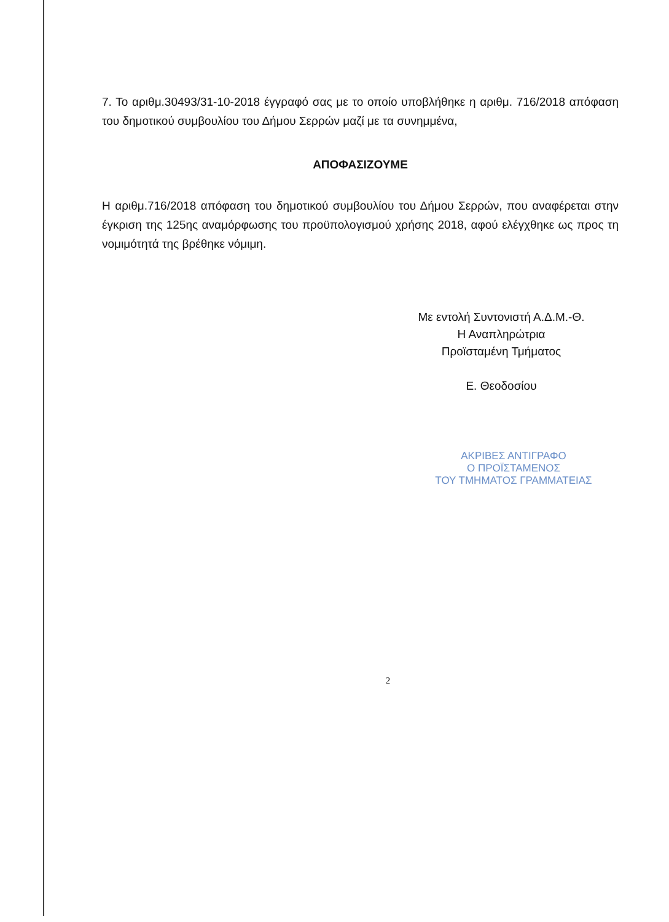7. Το αριθμ.30493/31-10-2018 έγγραφό σας με το οποίο υποβλήθηκε η αριθμ. 716/2018 απόφαση του δημοτικού συμβουλίου του Δήμου Σερρών μαζί με τα συνημμένα,
ΑΠΟΦΑΣΙΖΟΥΜΕ
Η αριθμ.716/2018 απόφαση του δημοτικού συμβουλίου του Δήμου Σερρών, που αναφέρεται στην έγκριση της 125ης αναμόρφωσης του προϋπολογισμού χρήσης 2018, αφού ελέγχθηκε ως προς τη νομιμότητά της βρέθηκε νόμιμη.
Με εντολή Συντονιστή Α.Δ.Μ.-Θ.
Η Αναπληρώτρια
Προϊσταμένη Τμήματος
Ε. Θεοδοσίου
ΑΚΡΙΒΕΣ ΑΝΤΙΓΡΑΦΟ
Ο ΠΡΟΪΣΤΑΜΕΝΟΣ
ΤΟΥ ΤΜΗΜΑΤΟΣ ΓΡΑΜΜΑΤΕΙΑΣ
2